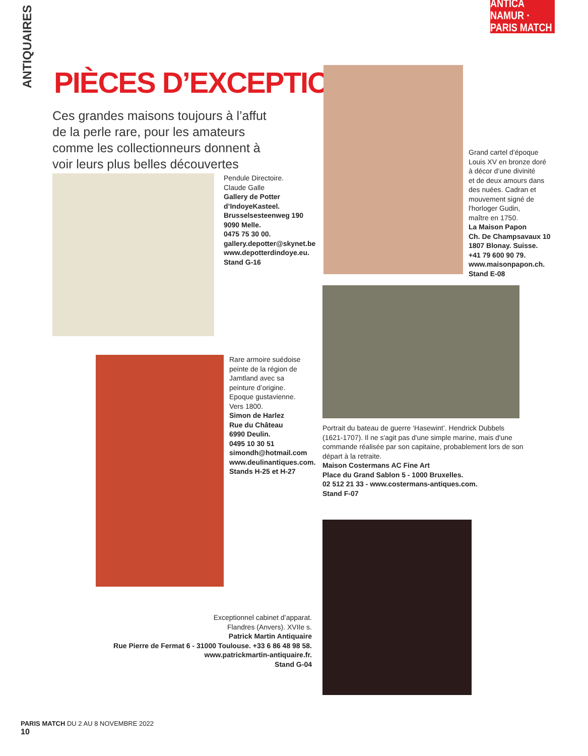ANTICA NAMUR · PARIS MATCH
ANTIQUAIRES
PIÈCES D’EXCEPTION
Ces grandes maisons toujours à l’affut de la perle rare, pour les amateurs comme les collectionneurs donnent à voir leurs plus belles découvertes
Pendule Directoire.
Claude Galle
Gallery de Potter
d’IndoyeKasteel.
Brusselsesteenweg 190
9090 Melle.
0475 75 30 00.
gallery.depotter@skynet.be
www.depotterdindoye.eu.
Stand G-16
Grand cartel d’époque
Louis XV en bronze doré
à décor d’une divinité
et de deux amours dans
des nuées. Cadran et
mouvement signé de
l'horloger Gudin,
maître en 1750.
La Maison Papon
Ch. De Champsavaux 10
1807 Blonay. Suisse.
+41 79 600 90 79.
www.maisonpapon.ch.
Stand E-08
Portrait du bateau de guerre ‘Hasewint’. Hendrick Dubbels (1621-1707). Il ne s'agit pas d'une simple marine, mais d'une commande réalisée par son capitaine, probablement lors de son départ à la retraite.
Maison Costermans AC Fine Art
Place du Grand Sablon 5 - 1000 Bruxelles.
02 512 21 33 - www.costermans-antiques.com.
Stand F-07
Rare armoire suédoise
peinte de la région de
Jamtland avec sa
peinture d’origine.
Epoque gustavienne.
Vers 1800.
Simon de Harlez
Rue du Château
6990 Deulin.
0495 10 30 51
simondh@hotmail.com
www.deulinantiques.com.
Stands H-25 et H-27
Exceptionnel cabinet d’apparat.
Flandres (Anvers). XVIIe s.
Patrick Martin Antiquaire
Rue Pierre de Fermat 6 - 31000 Toulouse. +33 6 86 48 98 58.
www.patrickmartin-antiquaire.fr.
Stand G-04
PARIS MATCH DU 2 AU 8 NOVEMBRE 2022
10